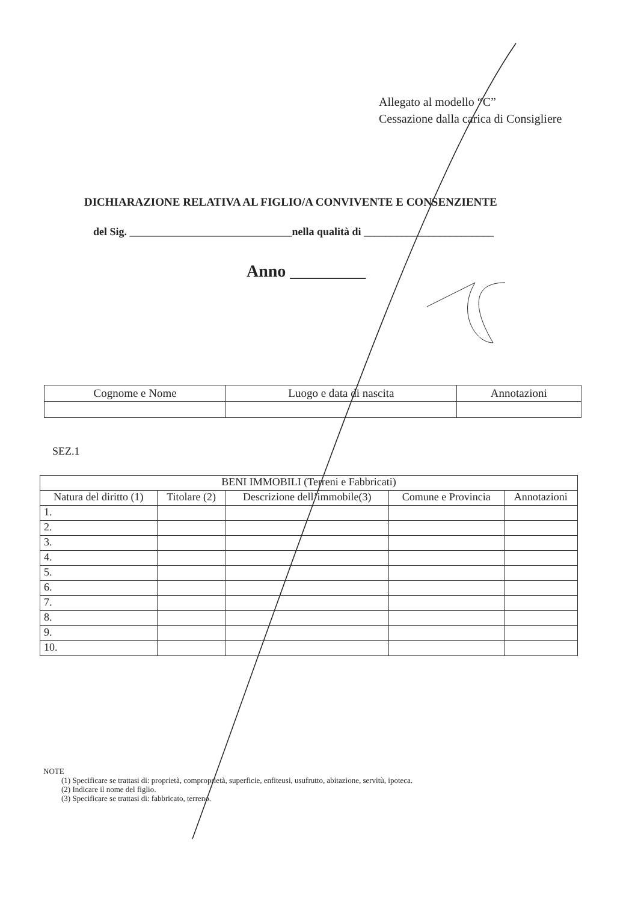Allegato al modello “C”
Cessazione dalla carica di Consigliere
DICHIARAZIONE RELATIVA AL FIGLIO/A CONVIVENTE E CONSENZIENTE
del Sig. ______________________________nella qualità di ________________________
Anno _________
| Cognome e Nome | Luogo e data di nascita | Annotazioni |
SEZ.1
| BENI IMMOBILI (Terreni e Fabbricati) | | | | |
| --- | --- | --- | --- | --- |
| Natura del diritto (1) | Titolare (2) | Descrizione dell’immobile(3) | Comune e Provincia | Annotazioni |
| 1. | | | | |
| 2. | | | | |
| 3. | | | | |
| 4. | | | | |
| 5. | | | | |
| 6. | | | | |
| 7. | | | | |
| 8. | | | | |
| 9. | | | | |
| 10. | | | | |
NOTE
(1) Specificare se trattasi di: proprietà, comproprietà, superficie, enfiteusi, usufrutto, abitazione, servitù, ipoteca.
(2) Indicare il nome del figlio.
(3) Specificare se trattasi di: fabbricato, terreno.